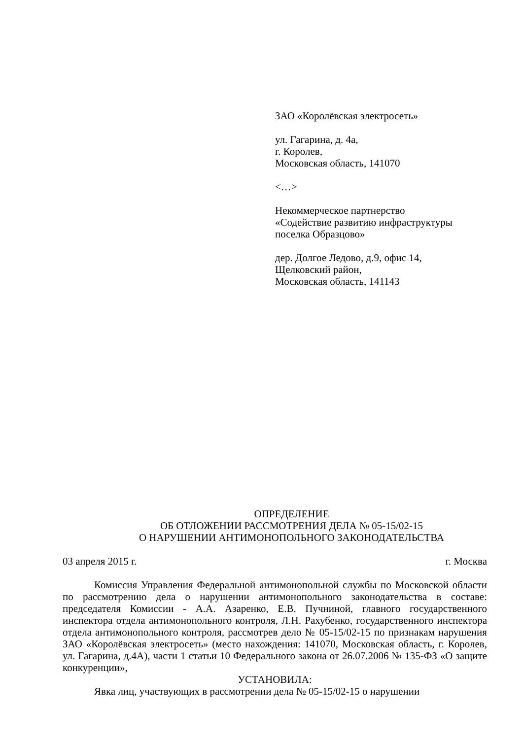ЗАО «Королёвская электросеть»
ул. Гагарина, д. 4а,
г. Королев,
Московская область, 141070
<…>
Некоммерческое партнерство
«Содействие развитию инфраструктуры
поселка Образцово»
дер. Долгое Ледово, д.9, офис 14,
Щелковский район,
Московская область, 141143
ОПРЕДЕЛЕНИЕ
ОБ ОТЛОЖЕНИИ РАССМОТРЕНИЯ ДЕЛА № 05-15/02-15
О НАРУШЕНИИ АНТИМОНОПОЛЬНОГО ЗАКОНОДАТЕЛЬСТВА
03 апреля 2015 г. г. Москва
Комиссия Управления Федеральной антимонопольной службы по Московской области по рассмотрению дела о нарушении антимонопольного законодательства в составе: председателя Комиссии - А.А. Азаренко, Е.В. Пучниной, главного государственного инспектора отдела антимонопольного контроля, Л.Н. Рахубенко, государственного инспектора отдела антимонопольного контроля, рассмотрев дело № 05-15/02-15 по признакам нарушения ЗАО «Королёвская электросеть» (место нахождения: 141070, Московская область, г. Королев, ул. Гагарина, д.4А), части 1 статьи 10 Федерального закона от 26.07.2006 № 135-ФЗ «О защите конкуренции»,
УСТАНОВИЛА:
Явка лиц, участвующих в рассмотрении дела № 05-15/02-15 о нарушении